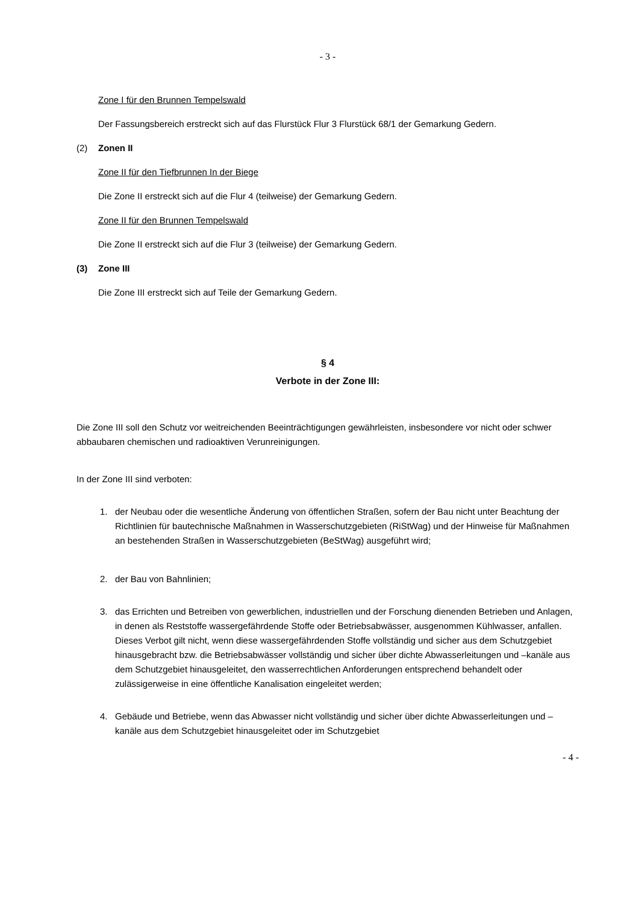- 3 -
Zone I für den Brunnen Tempelswald
Der Fassungsbereich erstreckt sich auf das Flurstück Flur 3 Flurstück 68/1 der Gemarkung Gedern.
(2) Zonen II
Zone II für den Tiefbrunnen In der Biege
Die Zone II erstreckt sich auf die Flur 4 (teilweise) der Gemarkung Gedern.
Zone II für den Brunnen Tempelswald
Die Zone II erstreckt sich auf die Flur 3 (teilweise) der Gemarkung Gedern.
(3) Zone III
Die Zone III erstreckt sich auf Teile der Gemarkung Gedern.
§ 4
Verbote in der Zone III:
Die Zone III soll den Schutz vor weitreichenden Beeinträchtigungen gewährleisten, insbesondere vor nicht oder schwer abbaubaren chemischen und radioaktiven Verunreinigungen.
In der Zone III sind verboten:
1. der Neubau oder die wesentliche Änderung von öffentlichen Straßen, sofern der Bau nicht unter Beachtung der Richtlinien für bautechnische Maßnahmen in Wasserschutzgebieten (RiStWag) und der Hinweise für Maßnahmen an bestehenden Straßen in Wasserschutzgebieten (BeStWag) ausgeführt wird;
2. der Bau von Bahnlinien;
3. das Errichten und Betreiben von gewerblichen, industriellen und der Forschung dienenden Betrieben und Anlagen, in denen als Reststoffe wassergefährdende Stoffe oder Betriebsabwässer, ausgenommen Kühlwasser, anfallen.
Dieses Verbot gilt nicht, wenn diese wassergefährdenden Stoffe vollständig und sicher aus dem Schutzgebiet hinausgebracht bzw. die Betriebsabwässer vollständig und sicher über dichte Abwasserleitungen und –kanäle aus dem Schutzgebiet hinausgeleitet, den wasserrechtlichen Anforderungen entsprechend behandelt oder zulässigerweise in eine öffentliche Kanalisation eingeleitet werden;
4. Gebäude und Betriebe, wenn das Abwasser nicht vollständig und sicher über dichte Abwasserleitungen und –kanäle aus dem Schutzgebiet hinausgeleitet oder im Schutzgebiet
- 4 -